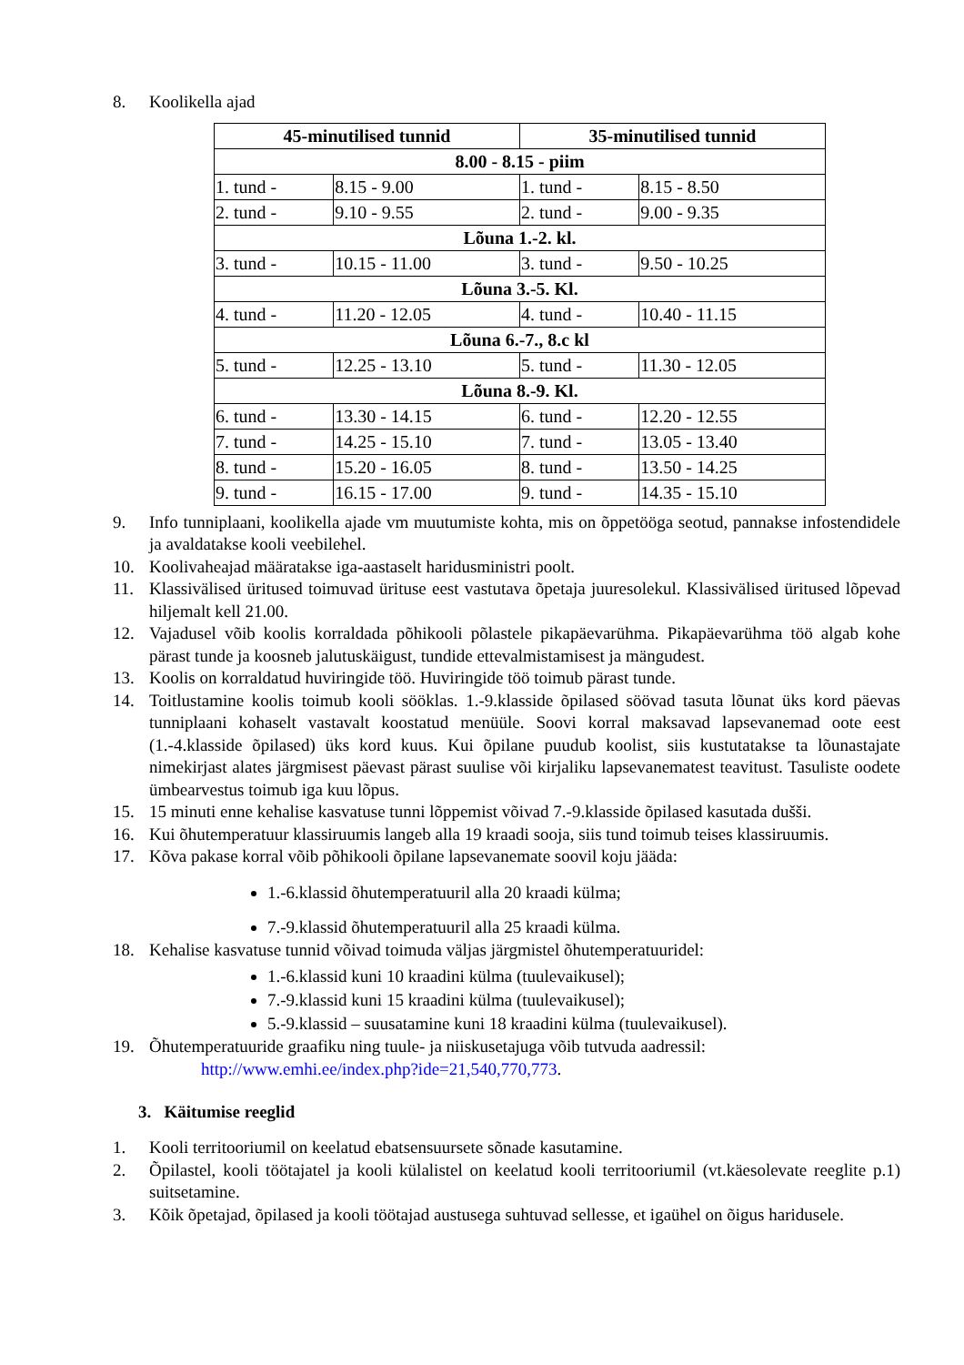8. Koolikella ajad
| 45-minutilised tunnid | | 35-minutilised tunnid | |
| --- | --- | --- | --- |
| 8.00 - 8.15 - piim | | | |
| 1. tund - | 8.15 - 9.00 | 1. tund - | 8.15 - 8.50 |
| 2. tund - | 9.10 - 9.55 | 2. tund - | 9.00 - 9.35 |
| Lõuna 1.-2. kl. | | | |
| 3. tund - | 10.15 - 11.00 | 3. tund - | 9.50 - 10.25 |
| Lõuna 3.-5. Kl. | | | |
| 4. tund - | 11.20 - 12.05 | 4. tund - | 10.40 - 11.15 |
| Lõuna 6.-7., 8.c kl | | | |
| 5. tund - | 12.25 - 13.10 | 5. tund - | 11.30 - 12.05 |
| Lõuna 8.-9. Kl. | | | |
| 6. tund - | 13.30 - 14.15 | 6. tund - | 12.20 - 12.55 |
| 7. tund - | 14.25 - 15.10 | 7. tund - | 13.05 - 13.40 |
| 8. tund - | 15.20 - 16.05 | 8. tund - | 13.50 - 14.25 |
| 9. tund - | 16.15 - 17.00 | 9. tund - | 14.35 - 15.10 |
9. Info tunniplaani, koolikella ajade vm muutumiste kohta, mis on õppetööga seotud, pannakse infostendidele ja avaldatakse kooli veebilehel.
10. Koolivaheajad määratakse iga-aastaselt haridusministri poolt.
11. Klassivälised üritused toimuvad ürituse eest vastutava õpetaja juuresolekul. Klassivälised üritused lõpevad hiljemalt kell 21.00.
12. Vajadusel võib koolis korraldada põhikooli põlastele pikapäevarühma. Pikapäevarühma töö algab kohe pärast tunde ja koosneb jalutuskäigust, tundide ettevalmistamisest ja mängudest.
13. Koolis on korraldatud huviringide töö. Huviringide töö toimub pärast tunde.
14. Toitlustamine koolis toimub kooli sööklas. 1.-9.klasside õpilased söövad tasuta lõunat üks kord päevas tunniplaani kohaselt vastavalt koostatud menüüle. Soovi korral maksavad lapsevanemad oote eest (1.-4.klasside õpilased) üks kord kuus. Kui õpilane puudub koolist, siis kustutatakse ta lõunastajate nimekirjast alates järgmisest päevast pärast suulise või kirjaliku lapsevanematest teavitust. Tasuliste oodete ümbearvestus toimub iga kuu lõpus.
15. 15 minuti enne kehalise kasvatuse tunni lõppemist võivad 7.-9.klasside õpilased kasutada dušši.
16. Kui õhutemperatuur klassiruumis langeb alla 19 kraadi sooja, siis tund toimub teises klassiruumis.
17. Kõva pakase korral võib põhikooli õpilane lapsevanemate soovil koju jääda:
1.-6.klassid õhutemperatuuril alla 20 kraadi külma;
7.-9.klassid õhutemperatuuril alla 25 kraadi külma.
18. Kehalise kasvatuse tunnid võivad toimuda väljas järgmistel õhutemperatuuridel:
1.-6.klassid kuni 10 kraadini külma (tuulevaikusel);
7.-9.klassid kuni 15 kraadini külma (tuulevaikusel);
5.-9.klassid – suusatamine kuni 18 kraadini külma (tuulevaikusel).
19. Õhutemperatuuride graafiku ning tuule- ja niiskusetajuga võib tutvuda aadressil:
http://www.emhi.ee/index.php?ide=21,540,770,773.
3. Käitumise reeglid
1. Kooli territooriumil on keelatud ebatsensuursete sõnade kasutamine.
2. Õpilastel, kooli töötajatel ja kooli külalistel on keelatud kooli territooriumil (vt.käesolevate reeglite p.1) suitsetamine.
3. Kõik õpetajad, õpilased ja kooli töötajad austusega suhtuvad sellesse, et igaühel on õigus haridusele.